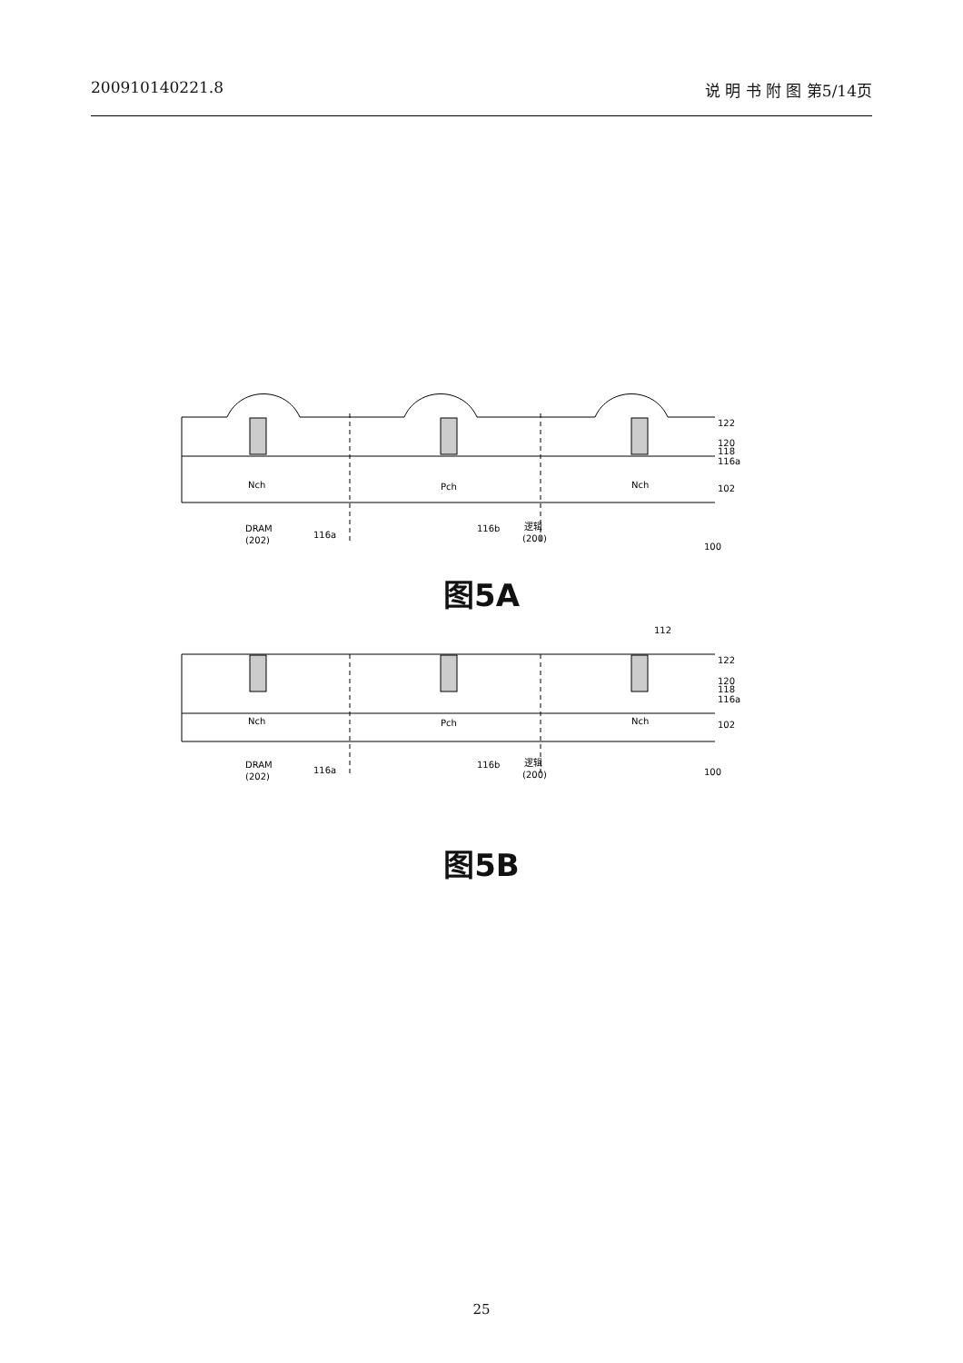200910140221.8 说 明 书 附 图 第5/14页
122
120
118
116a
102
Nch
Pch
Nch
DRAM
(202)
116a
116b
逻辑
(200)
100
图5A
112
122
120
118
116a
102
Nch
Pch
Nch
DRAM
(202)
116a
116b
逻辑
(200)
100
图5B
25